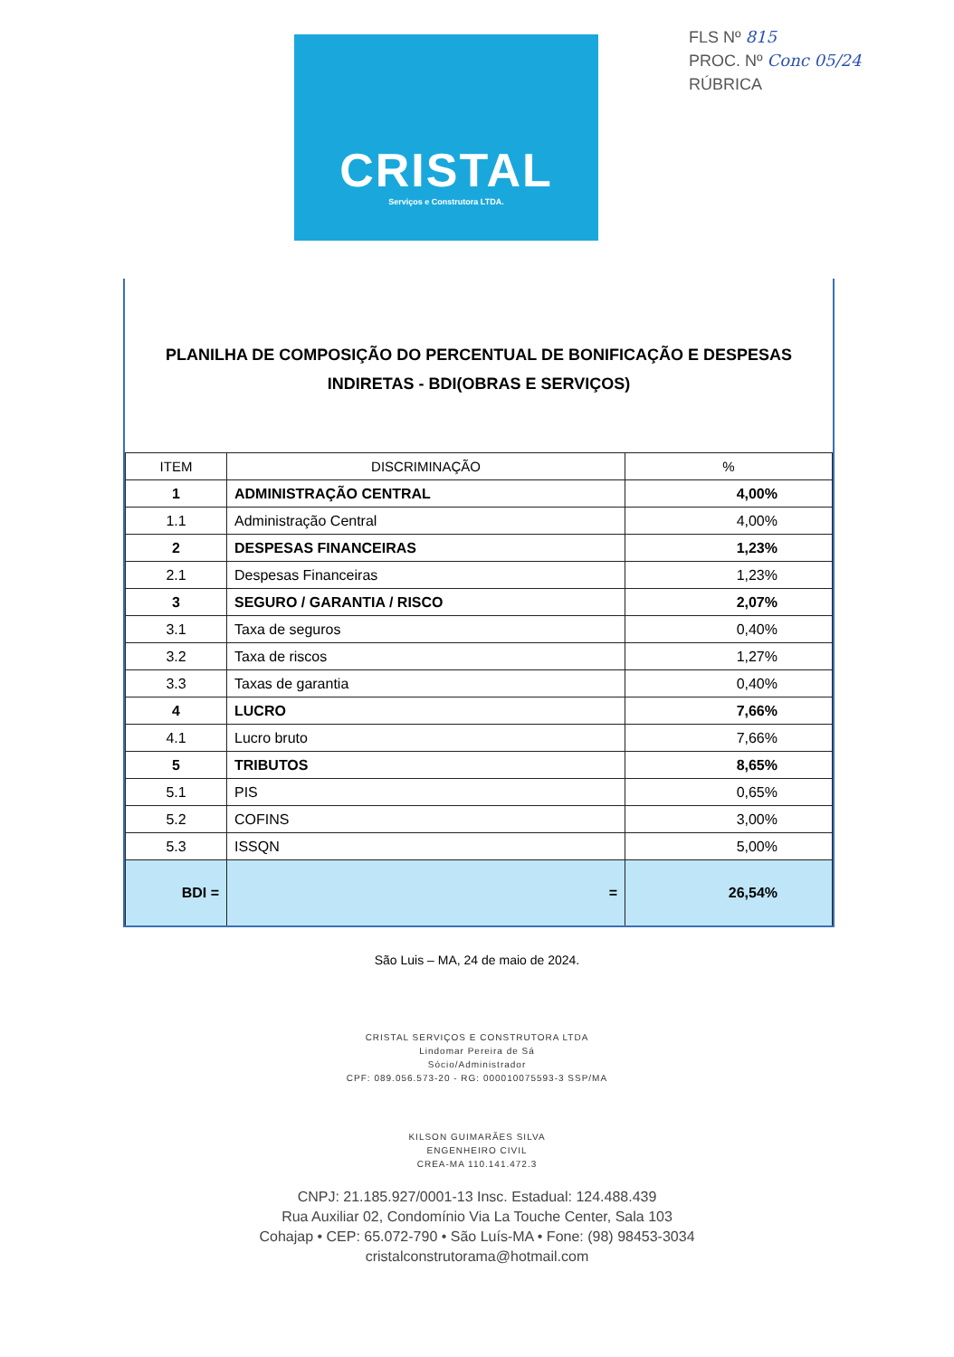CRISTAL
Serviços e Construtora LTDA.
FLS Nº 815
PROC. Nº Conc 05/24
RÚBRICA
PLANILHA DE COMPOSIÇÃO DO PERCENTUAL DE BONIFICAÇÃO E DESPESAS INDIRETAS - BDI(OBRAS E SERVIÇOS)
| ITEM | DISCRIMINAÇÃO | % |
| --- | --- | --- |
| 1 | ADMINISTRAÇÃO CENTRAL | 4,00% |
| 1.1 | Administração Central | 4,00% |
| 2 | DESPESAS FINANCEIRAS | 1,23% |
| 2.1 | Despesas Financeiras | 1,23% |
| 3 | SEGURO / GARANTIA / RISCO | 2,07% |
| 3.1 | Taxa de seguros | 0,40% |
| 3.2 | Taxa de riscos | 1,27% |
| 3.3 | Taxas de garantia | 0,40% |
| 4 | LUCRO | 7,66% |
| 4.1 | Lucro bruto | 7,66% |
| 5 | TRIBUTOS | 8,65% |
| 5.1 | PIS | 0,65% |
| 5.2 | COFINS | 3,00% |
| 5.3 | ISSQN | 5,00% |
| BDI = | = | 26,54% |
São Luis – MA, 24 de maio de 2024.
CRISTAL SERVIÇOS E CONSTRUTORA LTDA
Lindomar Pereira de Sá
Sócio/Administrador
CPF: 089.056.573-20 - RG: 000010075593-3 SSP/MA
KILSON GUIMARÃES SILVA
ENGENHEIRO CIVIL
CREA-MA 110.141.472.3
CNPJ: 21.185.927/0001-13 Insc. Estadual: 124.488.439
Rua Auxiliar 02, Condomínio Via La Touche Center, Sala 103
Cohajap • CEP: 65.072-790 • São Luís-MA • Fone: (98) 98453-3034
cristalconstrutorama@hotmail.com